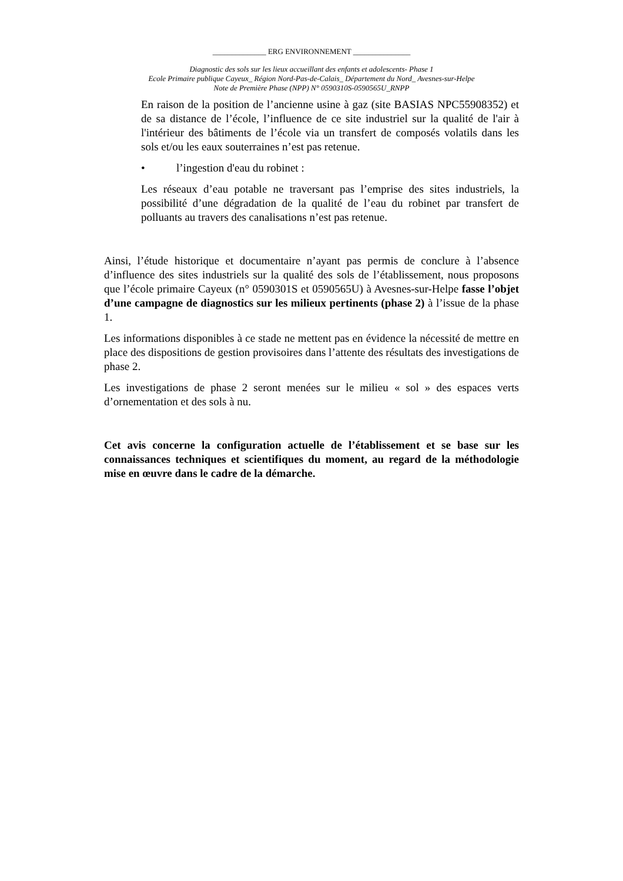______________ ERG ENVIRONNEMENT _______________
Diagnostic des sols sur les lieux accueillant des enfants et adolescents- Phase 1
Ecole Primaire publique Cayeux_ Région Nord-Pas-de-Calais_ Département du Nord_ Avesnes-sur-Helpe
Note de Première Phase (NPP) N° 0590310S-0590565U_RNPP
En raison de la position de l’ancienne usine à gaz (site BASIAS NPC55908352) et de sa distance de l’école, l’influence de ce site industriel sur la qualité de l'air à l'intérieur des bâtiments de l’école via un transfert de composés volatils dans les sols et/ou les eaux souterraines n’est pas retenue.
• l’ingestion d'eau du robinet :
Les réseaux d’eau potable ne traversant pas l’emprise des sites industriels, la possibilité d’une dégradation de la qualité de l’eau du robinet par transfert de polluants au travers des canalisations n’est pas retenue.
Ainsi, l’étude historique et documentaire n’ayant pas permis de conclure à l’absence d’influence des sites industriels sur la qualité des sols de l’établissement, nous proposons que l’école primaire Cayeux (n° 0590301S et 0590565U) à Avesnes-sur-Helpe fasse l’objet d’une campagne de diagnostics sur les milieux pertinents (phase 2) à l’issue de la phase 1.
Les informations disponibles à ce stade ne mettent pas en évidence la nécessité de mettre en place des dispositions de gestion provisoires dans l’attente des résultats des investigations de phase 2.
Les investigations de phase 2 seront menées sur le milieu « sol » des espaces verts d’ornementation et des sols à nu.
Cet avis concerne la configuration actuelle de l’établissement et se base sur les connaissances techniques et scientifiques du moment, au regard de la méthodologie mise en œuvre dans le cadre de la démarche.